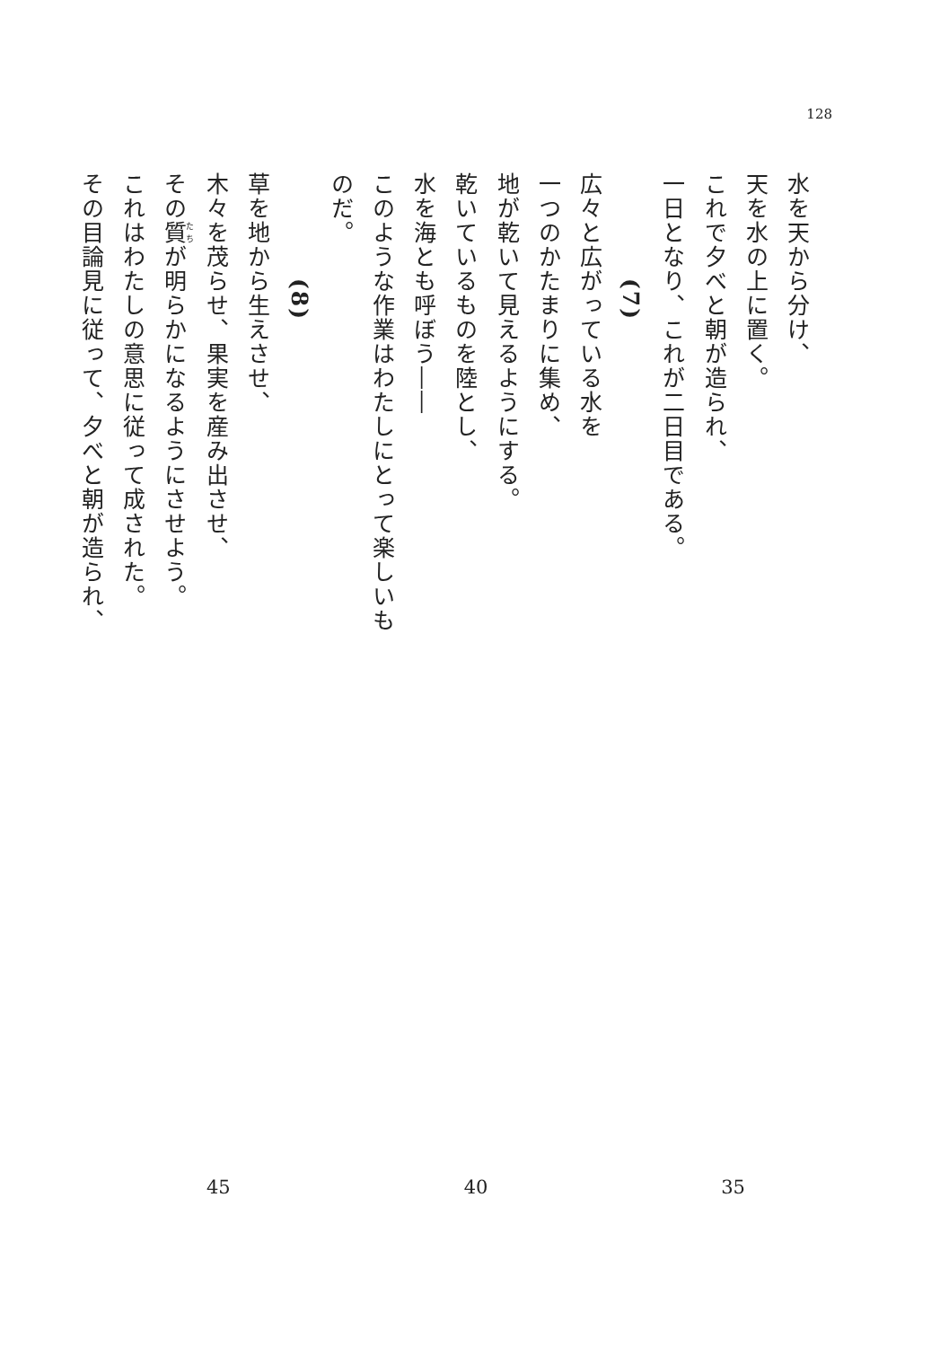128
水を天から分け、
天を水の上に置く。
これで夕べと朝が造られ、
一日となり、これが二日目である。
(7)
広々と広がっている水を
一つのかたまりに集め、
地が乾いて見えるようにする。
乾いているものを陸とし、
水を海とも呼ぼう――
このような作業はわたしにとって楽しいものだ。
(8)
草を地から生えさせ、
木々を茂らせ、果実を産み出させ、
その質が明らかになるようにさせよう。
これはわたしの意思に従って成された。
その目論見に従って、夕べと朝が造られ、
35 40 45